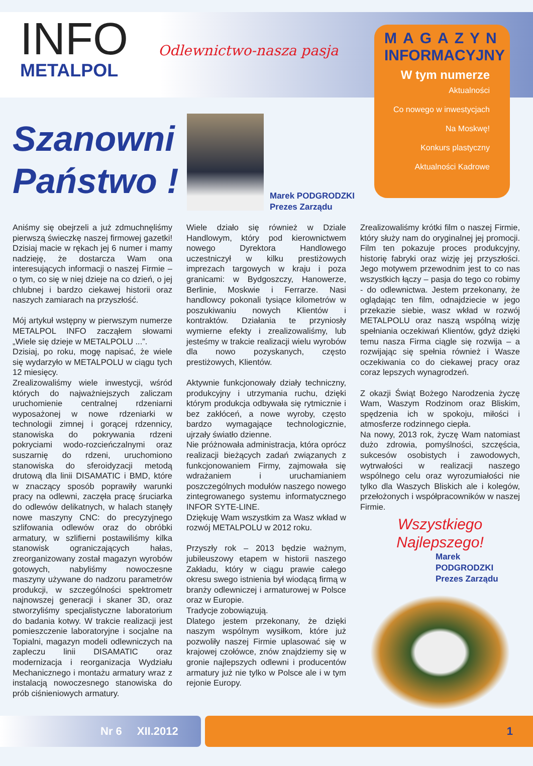INFO
METALPOL
Odlewnictwo-nasza pasja
MAGAZYN
INFORMACYJNY
W tym numerze
Aktualności
Co nowego w inwestycjach
Na Moskwę!
Konkurs plastyczny
Aktualności Kadrowe
Szanowni
Państwo !
Marek PODGRODZKI
Prezes Zarządu
Aniśmy się obejrzeli a już zdmuchnęliśmy pierwszą świeczkę naszej firmowej gazetki! Dzisiaj macie w rękach jej 6 numer i mamy nadzieję, że dostarcza Wam ona interesujących informacji o naszej Firmie – o tym, co się w niej dzieje na co dzień, o jej chlubnej i bardzo ciekawej historii oraz naszych zamiarach na przyszłość.
Mój artykuł wstępny w pierwszym numerze METALPOL INFO zacząłem słowami „Wiele się dzieje w METALPOLU ...”.
Dzisiaj, po roku, mogę napisać, że wiele się wydarzyło w METALPOLU w ciągu tych 12 miesięcy.
Zrealizowaliśmy wiele inwestycji, wśród których do najważniejszych zaliczam uruchomienie centralnej rdzeniarni wyposażonej w nowe rdzeniarki w technologii zimnej i gorącej rdzennicy, stanowiska do pokrywania rdzeni pokryciami wodo-rozcieńczalnymi oraz suszarnię do rdzeni, uruchomiono stanowiska do sferoidyzacji metodą drutową dla linii DISAMATIC i BMD, które w znaczący sposób poprawiły warunki pracy na odlewni, zaczęła pracę śruciarka do odlewów delikatnych, w halach stanęły nowe maszyny CNC: do precyzyjnego szlifowania odlewów oraz do obróbki armatury, w szlifierni postawiliśmy kilka stanowisk ograniczających hałas, zreorganizowany został magazyn wyrobów gotowych, nabyliśmy nowoczesne maszyny używane do nadzoru parametrów produkcji, w szczególności spektrometr najnowszej generacji i skaner 3D, oraz stworzyliśmy specjalistyczne laboratorium do badania kotwy. W trakcie realizacji jest pomieszczenie laboratoryjne i socjalne na Topialni, magazyn modeli odlewniczych na zapleczu linii DISAMATIC oraz modernizacja i reorganizacja Wydziału Mechanicznego i montażu armatury wraz z instalacją nowoczesnego stanowiska do prób ciśnieniowych armatury.
Wiele działo się również w Dziale Handlowym, który pod kierownictwem nowego Dyrektora Handlowego uczestniczył w kilku prestiżowych imprezach targowych w kraju i poza granicami: w Bydgoszczy, Hanowerze, Berlinie, Moskwie i Ferrarze. Nasi handlowcy pokonali tysiące kilometrów w poszukiwaniu nowych Klientów i kontraktów. Działania te przyniosły wymierne efekty i zrealizowaliśmy, lub jesteśmy w trakcie realizacji wielu wyrobów dla nowo pozyskanych, często prestiżowych, Klientów.
Aktywnie funkcjonowały działy techniczny, produkcyjny i utrzymania ruchu, dzięki którym produkcja odbywała się rytmicznie i bez zakłóceń, a nowe wyroby, często bardzo wymagające technologicznie, ujrzały światło dzienne.
Nie próżnowała administracja, która oprócz realizacji bieżących zadań związanych z funkcjonowaniem Firmy, zajmowała się wdrażaniem i uruchamianiem poszczególnych modułów naszego nowego zintegrowanego systemu informatycznego INFOR SYTE-LINE.
Dziękuję Wam wszystkim za Wasz wkład w rozwój METALPOLU w 2012 roku.
Przyszły rok – 2013 będzie ważnym, jubileuszowy etapem w historii naszego Zakładu, który w ciągu prawie całego okresu swego istnienia był wiodącą firmą w branży odlewniczej i armaturowej w Polsce oraz w Europie.
Tradycje zobowiązują.
Dlatego jestem przekonany, że dzięki naszym wspólnym wysiłkom, które już pozwoliły naszej Firmie uplasować się w krajowej czołówce, znów znajdziemy się w gronie najlepszych odlewni i producentów armatury już nie tylko w Polsce ale i w tym rejonie Europy.
Zrealizowaliśmy krótki film o naszej Firmie, który służy nam do oryginalnej jej promocji. Film ten pokazuje proces produkcyjny, historię fabryki oraz wizję jej przyszłości. Jego motywem przewodnim jest to co nas wszystkich łączy – pasja do tego co robimy - do odlewnictwa. Jestem przekonany, że oglądając ten film, odnajdziecie w jego przekazie siebie, wasz wkład w rozwój METALPOLU oraz naszą wspólną wizję spełniania oczekiwań Klientów, gdyż dzięki temu nasza Firma ciągle się rozwija – a rozwijając się spełnia również i Wasze oczekiwania co do ciekawej pracy oraz coraz lepszych wynagrodzeń.
Z okazji Świąt Bożego Narodzenia życzę Wam, Waszym Rodzinom oraz Bliskim, spędzenia ich w spokoju, miłości i atmosferze rodzinnego ciepła.
Na nowy, 2013 rok, życzę Wam natomiast dużo zdrowia, pomyślności, szczęścia, sukcesów osobistych i zawodowych, wytrwałości w realizacji naszego wspólnego celu oraz wyrozumiałości nie tylko dla Waszych Bliskich ale i kolegów, przełożonych i współpracowników w naszej Firmie.
Wszystkiego
Najlepszego!
Marek PODGRODZKI
Prezes Zarządu
Nr 6 XII.2012
1